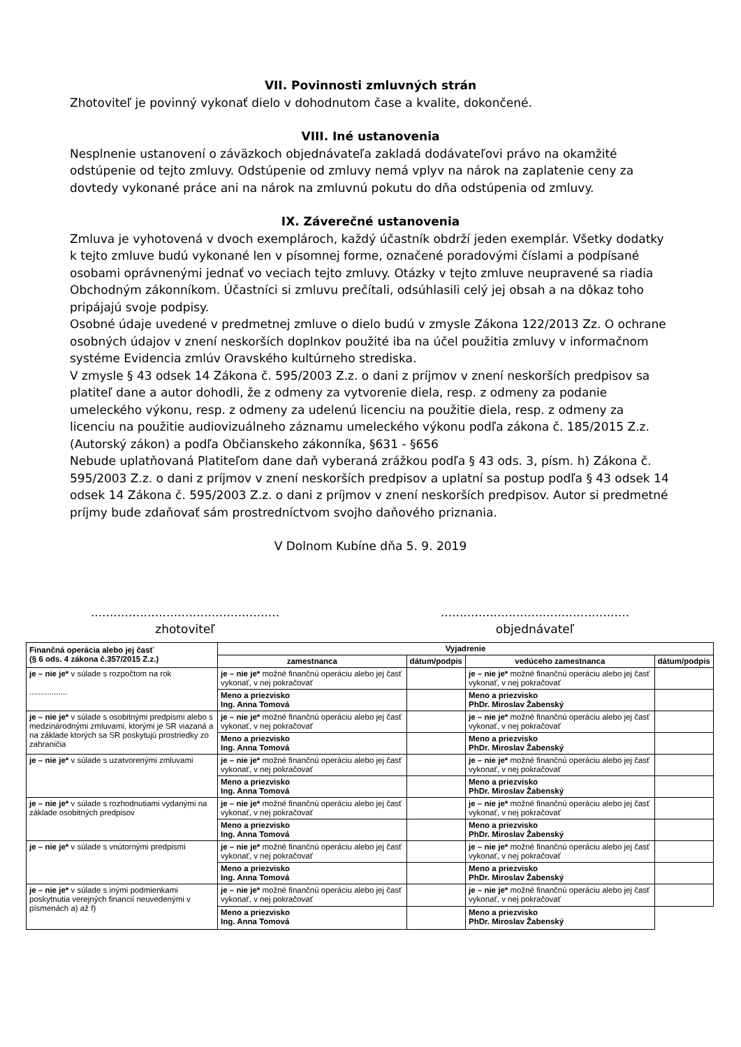VII. Povinnosti zmluvných strán
Zhotoviteľ je povinný vykonať dielo v dohodnutom čase a kvalite, dokončené.
VIII. Iné ustanovenia
Nesplnenie ustanovení o záväzkoch objednávateľa zakladá dodávateľovi právo na okamžité odstúpenie od tejto zmluvy. Odstúpenie od zmluvy nemá vplyv na nárok na zaplatenie ceny za dovtedy vykonané práce ani na nárok na zmluvnú pokutu do dňa odstúpenia od zmluvy.
IX. Záverečné ustanovenia
Zmluva je vyhotovená v dvoch exemplároch, každý účastník obdrží jeden exemplár. Všetky dodatky k tejto zmluve budú vykonané len v písomnej forme, označené poradovými číslami a podpísané osobami oprávnenými jednať vo veciach tejto zmluvy. Otázky v tejto zmluve neupravené sa riadia Obchodným zákonníkom. Účastníci si zmluvu prečítali, odsúhlasili celý jej obsah a na dôkaz toho pripájajú svoje podpisy.
Osobné údaje uvedené v predmetnej zmluve o dielo budú v zmysle Zákona 122/2013 Zz. O ochrane osobných údajov v znení neskorších doplnkov použité iba na účel použitia zmluvy v informačnom systéme Evidencia zmlúv Oravského kultúrneho strediska.
V zmysle § 43 odsek 14 Zákona č. 595/2003 Z.z. o dani z príjmov v znení neskorších predpisov sa platiteľ dane a autor dohodli, že z odmeny za vytvorenie diela, resp. z odmeny za podanie umeleckého výkonu, resp. z odmeny za udelenú licenciu na použitie diela, resp. z odmeny za licenciu na použitie audiovizuálneho záznamu umeleckého výkonu podľa zákona č. 185/2015 Z.z. (Autorský zákon) a podľa Občianskeho zákonníka, §631 - §656
Nebude uplatňovaná Platiteľom dane daň vyberaná zrážkou podľa § 43 ods. 3, písm. h) Zákona č. 595/2003 Z.z. o dani z príjmov v znení neskorších predpisov a uplatní sa postup podľa § 43 odsek 14 odsek 14 Zákona č. 595/2003 Z.z. o dani z príjmov v znení neskorších predpisov. Autor si predmetné príjmy bude zdaňovať sám prostredníctvom svojho daňového priznania.
V Dolnom Kubíne dňa 5. 9. 2019
..................................................
zhotoviteľ
..................................................
objednávateľ
| Finančná operácia alebo jej časť (§ 6 ods. 4 zákona č.357/2015 Z.z.) | Vyjadrenie | | | |
| --- | --- | --- | --- | --- |
| | zamestnanca | dátum/podpis | vedúceho zamestnanca | dátum/podpis |
| je – nie je* v súlade s rozpočtom na rok ................. | je – nie je* možné finančnú operáciu alebo jej časť vykonať, v nej pokračovať | | je – nie je* možné finančnú operáciu alebo jej časť vykonať, v nej pokračovať | |
| | Meno a priezvisko Ing. Anna Tomová | | Meno a priezvisko PhDr. Miroslav Žabenský | |
| je – nie je* v súlade s osobitnými predpismi alebo s medzinárodnými zmluvami, ktorými je SR viazaná a na základe ktorých sa SR poskytujú prostriedky zo zahraničia | je – nie je* možné finančnú operáciu alebo jej časť vykonať, v nej pokračovať | | je – nie je* možné finančnú operáciu alebo jej časť vykonať, v nej pokračovať | |
| | Meno a priezvisko Ing. Anna Tomová | | Meno a priezvisko PhDr. Miroslav Žabenský | |
| je – nie je* v súlade s uzatvorenými zmluvami | je – nie je* možné finančnú operáciu alebo jej časť vykonať, v nej pokračovať | | je – nie je* možné finančnú operáciu alebo jej časť vykonať, v nej pokračovať | |
| | Meno a priezvisko Ing. Anna Tomová | | Meno a priezvisko PhDr. Miroslav Žabenský | |
| je – nie je* v súlade s rozhodnutiami vydanými na základe osobitných predpisov | je – nie je* možné finančnú operáciu alebo jej časť vykonať, v nej pokračovať | | je – nie je* možné finančnú operáciu alebo jej časť vykonať, v nej pokračovať | |
| | Meno a priezvisko Ing. Anna Tomová | | Meno a priezvisko PhDr. Miroslav Žabenský | |
| je – nie je* v súlade s vnútornými predpismi | je – nie je* možné finančnú operáciu alebo jej časť vykonať, v nej pokračovať | | je – nie je* možné finančnú operáciu alebo jej časť vykonať, v nej pokračovať | |
| | Meno a priezvisko Ing. Anna Tomová | | Meno a priezvisko PhDr. Miroslav Žabenský | |
| je – nie je* v súlade s inými podmienkami poskytnutia verejných financií neuvedenými v písmenách a) až f) | je – nie je* možné finančnú operáciu alebo jej časť vykonať, v nej pokračovať | | je – nie je* možné finančnú operáciu alebo jej časť vykonať, v nej pokračovať | |
| | Meno a priezvisko Ing. Anna Tomová | | Meno a priezvisko PhDr. Miroslav Žabenský | |